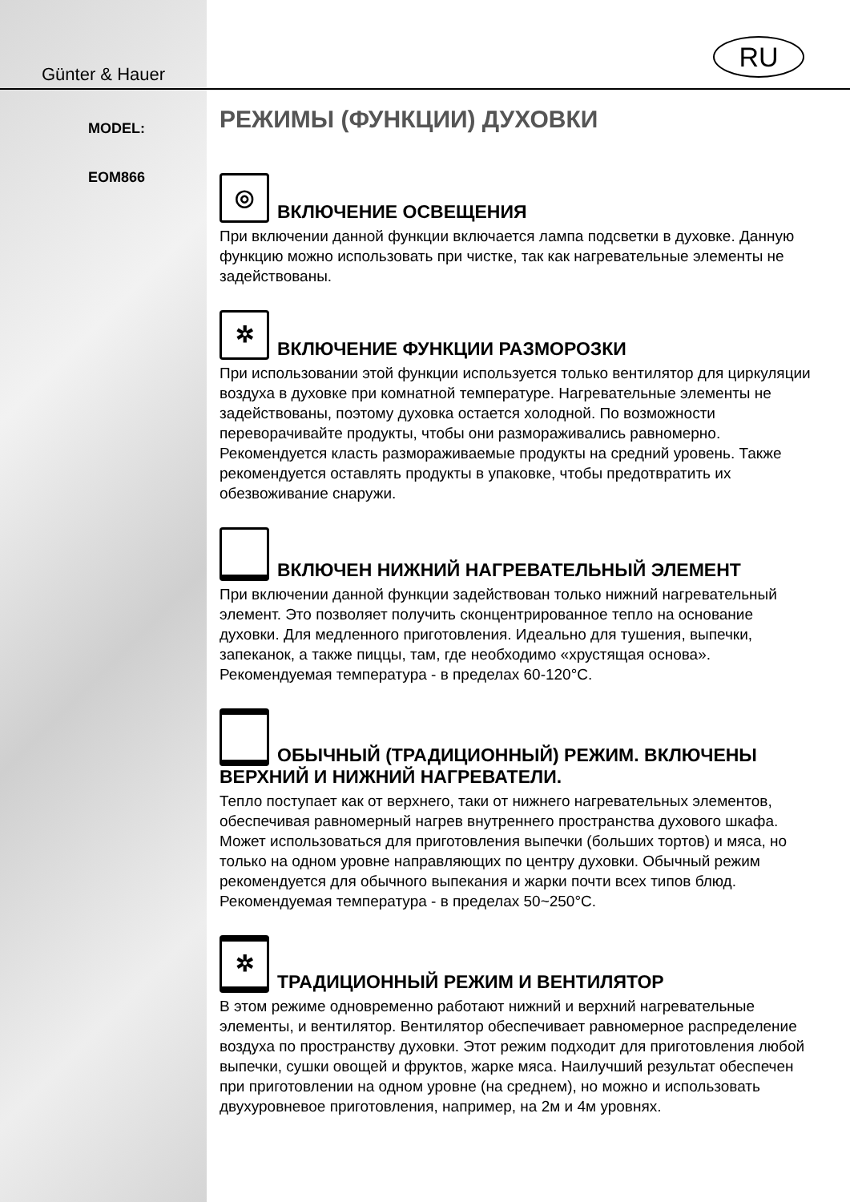Günter & Hauer
RU
MODEL:
EOM866
РЕЖИМЫ (ФУНКЦИИ) ДУХОВКИ
◎ ВКЛЮЧЕНИЕ ОСВЕЩЕНИЯ
При включении данной функции включается лампа подсветки в духовке. Данную функцию можно использовать при чистке, так как нагревательные элементы не задействованы.
✲ ВКЛЮЧЕНИЕ ФУНКЦИИ РАЗМОРОЗКИ
При использовании этой функции используется только вентилятор для циркуляции воздуха в духовке при комнатной температуре. Нагревательные элементы не задействованы, поэтому духовка остается холодной. По возможности переворачивайте продукты, чтобы они размораживались равномерно. Рекомендуется класть размораживаемые продукты на средний уровень. Также рекомендуется оставлять продукты в упаковке, чтобы предотвратить их обезвоживание снаружи.
ВКЛЮЧЕН НИЖНИЙ НАГРЕВАТЕЛЬНЫЙ ЭЛЕМЕНТ
При включении данной функции задействован только нижний нагревательный элемент. Это позволяет получить сконцентрированное тепло на основание духовки. Для медленного приготовления. Идеально для тушения, выпечки, запеканок, а также пиццы, там, где необходимо «хрустящая основа». Рекомендуемая температура - в пределах 60-120°С.
ОБЫЧНЫЙ (ТРАДИЦИОННЫЙ) РЕЖИМ. ВКЛЮЧЕНЫ ВЕРХНИЙ И НИЖНИЙ НАГРЕВАТЕЛИ.
Тепло поступает как от верхнего, таки от нижнего нагревательных элементов, обеспечивая равномерный нагрев внутреннего пространства духового шкафа. Может использоваться для приготовления выпечки (больших тортов) и мяса, но только на одном уровне направляющих по центру духовки. Обычный режим рекомендуется для обычного выпекания и жарки почти всех типов блюд. Рекомендуемая температура - в пределах 50~250°С.
✲ ТРАДИЦИОННЫЙ РЕЖИМ И ВЕНТИЛЯТОР
В этом режиме одновременно работают нижний и верхний нагревательные элементы, и вентилятор. Вентилятор обеспечивает равномерное распределение воздуха по пространству духовки. Этот режим подходит для приготовления любой выпечки, сушки овощей и фруктов, жарке мяса. Наилучший результат обеспечен при приготовлении на одном уровне (на среднем), но можно и использовать двухуровневое приготовления, например, на 2м и 4м уровнях.